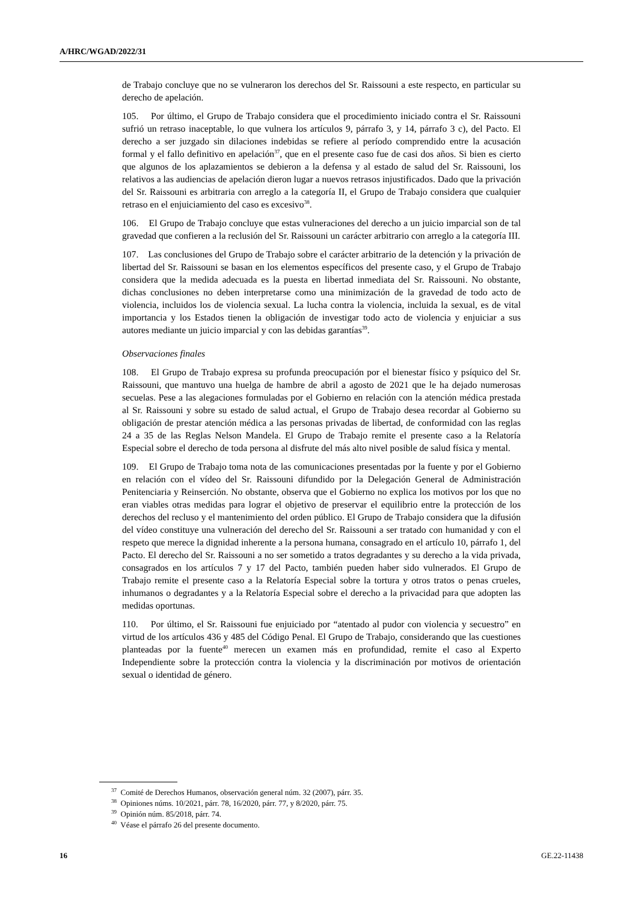A/HRC/WGAD/2022/31
de Trabajo concluye que no se vulneraron los derechos del Sr. Raissouni a este respecto, en particular su derecho de apelación.
105. Por último, el Grupo de Trabajo considera que el procedimiento iniciado contra el Sr. Raissouni sufrió un retraso inaceptable, lo que vulnera los artículos 9, párrafo 3, y 14, párrafo 3 c), del Pacto. El derecho a ser juzgado sin dilaciones indebidas se refiere al período comprendido entre la acusación formal y el fallo definitivo en apelación<sup>37</sup>, que en el presente caso fue de casi dos años. Si bien es cierto que algunos de los aplazamientos se debieron a la defensa y al estado de salud del Sr. Raissouni, los relativos a las audiencias de apelación dieron lugar a nuevos retrasos injustificados. Dado que la privación del Sr. Raissouni es arbitraria con arreglo a la categoría II, el Grupo de Trabajo considera que cualquier retraso en el enjuiciamiento del caso es excesivo<sup>38</sup>.
106. El Grupo de Trabajo concluye que estas vulneraciones del derecho a un juicio imparcial son de tal gravedad que confieren a la reclusión del Sr. Raissouni un carácter arbitrario con arreglo a la categoría III.
107. Las conclusiones del Grupo de Trabajo sobre el carácter arbitrario de la detención y la privación de libertad del Sr. Raissouni se basan en los elementos específicos del presente caso, y el Grupo de Trabajo considera que la medida adecuada es la puesta en libertad inmediata del Sr. Raissouni. No obstante, dichas conclusiones no deben interpretarse como una minimización de la gravedad de todo acto de violencia, incluidos los de violencia sexual. La lucha contra la violencia, incluida la sexual, es de vital importancia y los Estados tienen la obligación de investigar todo acto de violencia y enjuiciar a sus autores mediante un juicio imparcial y con las debidas garantías<sup>39</sup>.
Observaciones finales
108. El Grupo de Trabajo expresa su profunda preocupación por el bienestar físico y psíquico del Sr. Raissouni, que mantuvo una huelga de hambre de abril a agosto de 2021 que le ha dejado numerosas secuelas. Pese a las alegaciones formuladas por el Gobierno en relación con la atención médica prestada al Sr. Raissouni y sobre su estado de salud actual, el Grupo de Trabajo desea recordar al Gobierno su obligación de prestar atención médica a las personas privadas de libertad, de conformidad con las reglas 24 a 35 de las Reglas Nelson Mandela. El Grupo de Trabajo remite el presente caso a la Relatoría Especial sobre el derecho de toda persona al disfrute del más alto nivel posible de salud física y mental.
109. El Grupo de Trabajo toma nota de las comunicaciones presentadas por la fuente y por el Gobierno en relación con el vídeo del Sr. Raissouni difundido por la Delegación General de Administración Penitenciaria y Reinserción. No obstante, observa que el Gobierno no explica los motivos por los que no eran viables otras medidas para lograr el objetivo de preservar el equilibrio entre la protección de los derechos del recluso y el mantenimiento del orden público. El Grupo de Trabajo considera que la difusión del vídeo constituye una vulneración del derecho del Sr. Raissouni a ser tratado con humanidad y con el respeto que merece la dignidad inherente a la persona humana, consagrado en el artículo 10, párrafo 1, del Pacto. El derecho del Sr. Raissouni a no ser sometido a tratos degradantes y su derecho a la vida privada, consagrados en los artículos 7 y 17 del Pacto, también pueden haber sido vulnerados. El Grupo de Trabajo remite el presente caso a la Relatoría Especial sobre la tortura y otros tratos o penas crueles, inhumanos o degradantes y a la Relatoría Especial sobre el derecho a la privacidad para que adopten las medidas oportunas.
110. Por último, el Sr. Raissouni fue enjuiciado por “atentado al pudor con violencia y secuestro” en virtud de los artículos 436 y 485 del Código Penal. El Grupo de Trabajo, considerando que las cuestiones planteadas por la fuente<sup>40</sup> merecen un examen más en profundidad, remite el caso al Experto Independiente sobre la protección contra la violencia y la discriminación por motivos de orientación sexual o identidad de género.
<sup>37</sup> Comité de Derechos Humanos, observación general núm. 32 (2007), párr. 35.
<sup>38</sup> Opiniones núms. 10/2021, párr. 78, 16/2020, párr. 77, y 8/2020, párr. 75.
<sup>39</sup> Opinión núm. 85/2018, párr. 74.
<sup>40</sup> Véase el párrafo 26 del presente documento.
16 GE.22-11438